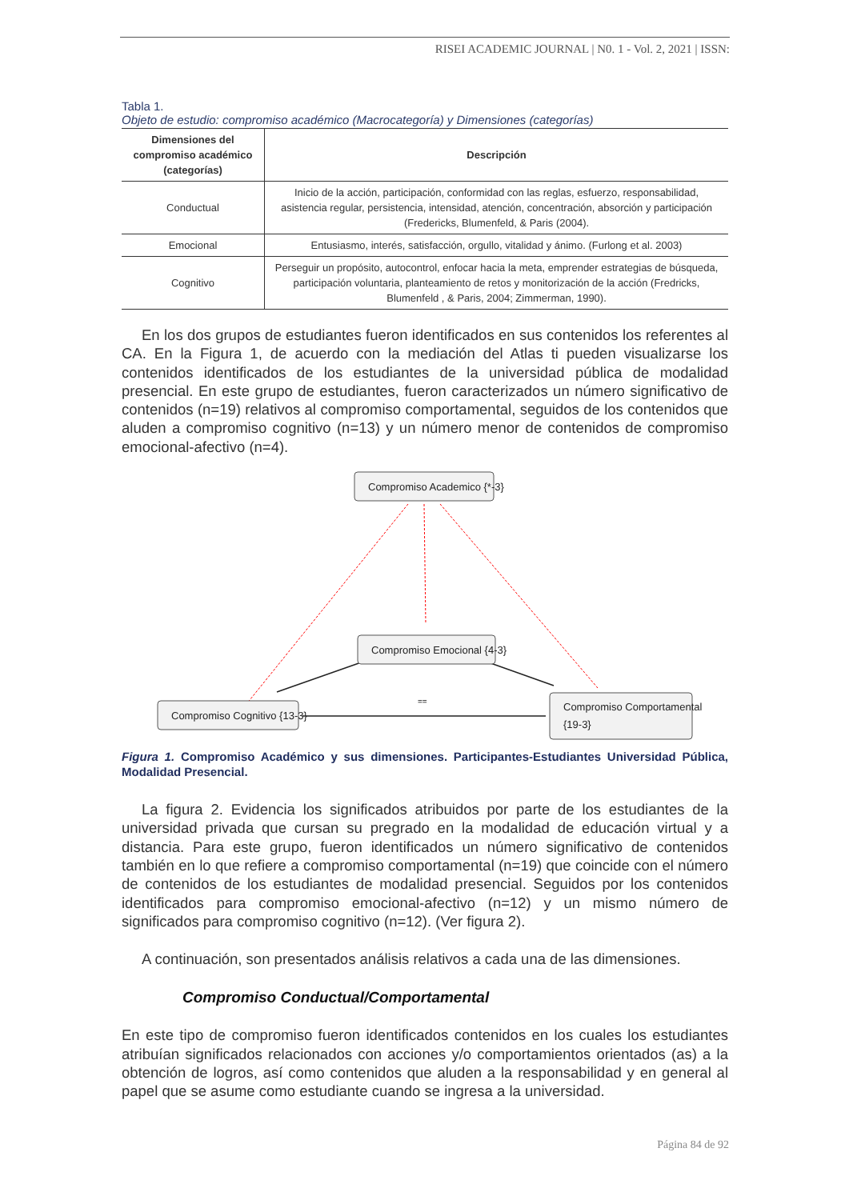RISEI ACADEMIC JOURNAL | N0. 1 - Vol. 2, 2021 | ISSN:
Tabla 1.
Objeto de estudio: compromiso académico (Macrocategoría) y Dimensiones (categorías)
| Dimensiones del compromiso académico (categorías) | Descripción |
| --- | --- |
| Conductual | Inicio de la acción, participación, conformidad con las reglas, esfuerzo, responsabilidad, asistencia regular, persistencia, intensidad, atención, concentración, absorción y participación (Fredericks, Blumenfeld, & Paris (2004). |
| Emocional | Entusiasmo, interés, satisfacción, orgullo, vitalidad y ánimo. (Furlong et al. 2003) |
| Cognitivo | Perseguir un propósito, autocontrol, enfocar hacia la meta, emprender estrategias de búsqueda, participación voluntaria, planteamiento de retos y monitorización de la acción (Fredricks, Blumenfeld , & Paris, 2004; Zimmerman, 1990). |
En los dos grupos de estudiantes fueron identificados en sus contenidos los referentes al CA. En la Figura 1, de acuerdo con la mediación del Atlas ti pueden visualizarse los contenidos identificados de los estudiantes de la universidad pública de modalidad presencial. En este grupo de estudiantes, fueron caracterizados un número significativo de contenidos (n=19) relativos al compromiso comportamental, seguidos de los contenidos que aluden a compromiso cognitivo (n=13) y un número menor de contenidos de compromiso emocional-afectivo (n=4).
Compromiso Academico {*-3}
Compromiso Emocional {4-3}
Compromiso Cognitivo {13-3}
Compromiso Comportamental
{19-3}
==
Figura 1. Compromiso Académico y sus dimensiones. Participantes-Estudiantes Universidad Pública, Modalidad Presencial.
La figura 2. Evidencia los significados atribuidos por parte de los estudiantes de la universidad privada que cursan su pregrado en la modalidad de educación virtual y a distancia. Para este grupo, fueron identificados un número significativo de contenidos también en lo que refiere a compromiso comportamental (n=19) que coincide con el número de contenidos de los estudiantes de modalidad presencial. Seguidos por los contenidos identificados para compromiso emocional-afectivo (n=12) y un mismo número de significados para compromiso cognitivo (n=12). (Ver figura 2).
A continuación, son presentados análisis relativos a cada una de las dimensiones.
Compromiso Conductual/Comportamental
En este tipo de compromiso fueron identificados contenidos en los cuales los estudiantes atribuían significados relacionados con acciones y/o comportamientos orientados (as) a la obtención de logros, así como contenidos que aluden a la responsabilidad y en general al papel que se asume como estudiante cuando se ingresa a la universidad.
Página 84 de 92